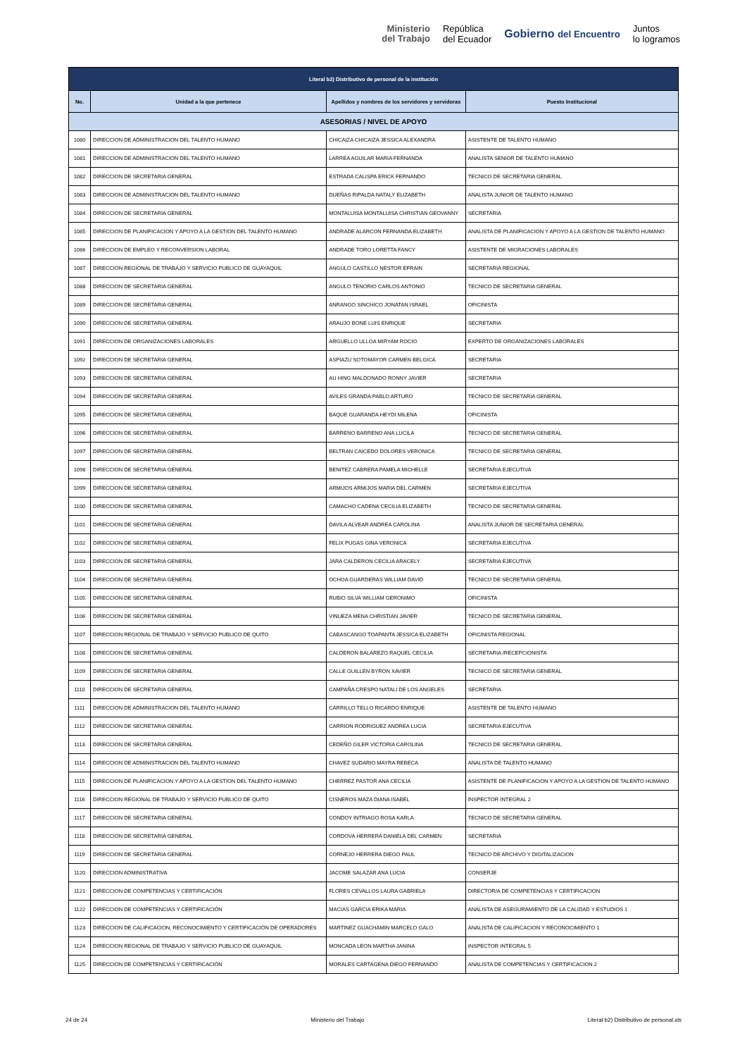Ministerio
del Trabajo
República
del Ecuador
Gobierno del Encuentro
Juntos
lo logramos
| Literal b2) Distributivo de personal de la institución | | | |
| --- | --- | --- | --- |
| No. | Unidad a la que pertenece | Apellidos y nombres de los servidores y servidoras | Puesto Institucional |
| ASESORIAS / NIVEL DE APOYO | | | |
| 1080 | DIRECCION DE ADMINISTRACION DEL TALENTO HUMANO | CHICAIZA CHICAIZA JESSICA ALEXANDRA | ASISTENTE DE TALENTO HUMANO |
| 1081 | DIRECCION DE ADMINISTRACION DEL TALENTO HUMANO | LARREA AGUILAR MARIA FERNANDA | ANALISTA SENIOR DE TALENTO HUMANO |
| 1082 | DIRECCION DE SECRETARIA GENERAL | ESTRADA CALISPA ERICK FERNANDO | TECNICO DE SECRETARIA GENERAL |
| 1083 | DIRECCION DE ADMINISTRACION DEL TALENTO HUMANO | DUEÑAS RIPALDA NATALY ELIZABETH | ANALISTA JUNIOR DE TALENTO HUMANO |
| 1084 | DIRECCION DE SECRETARIA GENERAL | MONTALUISA MONTALUISA CHRISTIAN GEOVANNY | SECRETARIA |
| 1085 | DIRECCION DE PLANIFICACION Y APOYO A LA GESTION DEL TALENTO HUMANO | ANDRADE ALARCON FERNANDA ELIZABETH | ANALISTA DE PLANIFICACION Y APOYO A LA GESTION DE TALENTO HUMANO |
| 1086 | DIRECCION DE EMPLEO Y RECONVERSION LABORAL | ANDRADE TORO LORETTA FANCY | ASISTENTE DE MIGRACIONES LABORALES |
| 1087 | DIRECCION REGIONAL DE TRABAJO Y SERVICIO PUBLICO DE GUAYAQUIL | ANGULO CASTILLO NESTOR EFRAIN | SECRETARIA REGIONAL |
| 1088 | DIRECCION DE SECRETARIA GENERAL | ANGULO TENORIO CARLOS ANTONIO | TECNICO DE SECRETARIA GENERAL |
| 1089 | DIRECCION DE SECRETARIA GENERAL | ANRANGO SINCHICO JONATAN ISRAEL | OFICINISTA |
| 1090 | DIRECCION DE SECRETARIA GENERAL | ARAUJO BONE LUIS ENRIQUE | SECRETARIA |
| 1091 | DIRECCION DE ORGANIZACIONES LABORALES | ARGUELLO ULLOA MIRYAM ROCIO | EXPERTO DE ORGANIZACIONES LABORALES |
| 1092 | DIRECCION DE SECRETARIA GENERAL | ASPIAZU SOTOMAYOR CARMEN BELGICA | SECRETARIA |
| 1093 | DIRECCION DE SECRETARIA GENERAL | AU HING MALDONADO RONNY JAVIER | SECRETARIA |
| 1094 | DIRECCION DE SECRETARIA GENERAL | AVILES GRANDA PABLO ARTURO | TECNICO DE SECRETARIA GENERAL |
| 1095 | DIRECCION DE SECRETARIA GENERAL | BAQUE GUARANDA HEYDI MILENA | OFICINISTA |
| 1096 | DIRECCION DE SECRETARIA GENERAL | BARRENO BARRENO ANA LUCILA | TECNICO DE SECRETARIA GENERAL |
| 1097 | DIRECCION DE SECRETARIA GENERAL | BELTRAN CAICEDO DOLORES VERONICA | TECNICO DE SECRETARIA GENERAL |
| 1098 | DIRECCION DE SECRETARIA GENERAL | BENITEZ CABRERA PAMELA MICHELLE | SECRETARIA EJECUTIVA |
| 1099 | DIRECCION DE SECRETARIA GENERAL | ARMIJOS ARMIJOS MARIA DEL CARMEN | SECRETARIA EJECUTIVA |
| 1100 | DIRECCION DE SECRETARIA GENERAL | CAMACHO CADENA CECILIA ELIZABETH | TECNICO DE SECRETARIA GENERAL |
| 1101 | DIRECCION DE SECRETARIA GENERAL | DAVILA ALVEAR ANDREA CAROLINA | ANALISTA JUNIOR DE SECRETARIA GENERAL |
| 1102 | DIRECCION DE SECRETARIA GENERAL | FELIX PUGAS GINA VERONICA | SECRETARIA EJECUTIVA |
| 1103 | DIRECCION DE SECRETARIA GENERAL | JARA CALDERON CECILIA ARACELY | SECRETARIA EJECUTIVA |
| 1104 | DIRECCION DE SECRETARIA GENERAL | OCHOA GUARDERAS WILLIAM DAVID | TECNICO DE SECRETARIA GENERAL |
| 1105 | DIRECCION DE SECRETARIA GENERAL | RUBIO SILVA WILLIAM GERONIMO | OFICINISTA |
| 1106 | DIRECCION DE SECRETARIA GENERAL | VINUEZA MENA CHRISTIAN JAVIER | TECNICO DE SECRETARIA GENERAL |
| 1107 | DIRECCION REGIONAL DE TRABAJO Y SERVICIO PUBLICO DE QUITO | CABASCANGO TOAPANTA JESSICA ELIZABETH | OFICINISTA REGIONAL |
| 1108 | DIRECCION DE SECRETARIA GENERAL | CALDERON BALAREZO RAQUEL CECILIA | SECRETARIA /RECEPCIONISTA |
| 1109 | DIRECCION DE SECRETARIA GENERAL | CALLE GUILLEN BYRON XAVIER | TECNICO DE SECRETARIA GENERAL |
| 1110 | DIRECCION DE SECRETARIA GENERAL | CAMPAÑA CRESPO NATALI DE LOS ANGELES | SECRETARIA |
| 1111 | DIRECCION DE ADMINISTRACION DEL TALENTO HUMANO | CARRILLO TELLO RICARDO ENRIQUE | ASISTENTE DE TALENTO HUMANO |
| 1112 | DIRECCION DE SECRETARIA GENERAL | CARRION RODRIGUEZ ANDREA LUCIA | SECRETARIA EJECUTIVA |
| 1113 | DIRECCION DE SECRETARIA GENERAL | CEDEÑO GILER VICTORIA CAROLINA | TECNICO DE SECRETARIA GENERAL |
| 1114 | DIRECCION DE ADMINISTRACION DEL TALENTO HUMANO | CHAVEZ SUDARIO MAYRA REBECA | ANALISTA DE TALENTO HUMANO |
| 1115 | DIRECCION DE PLANIFICACION Y APOYO A LA GESTION DEL TALENTO HUMANO | CHERREZ PASTOR ANA CECILIA | ASISTENTE DE PLANIFICACION Y APOYO A LA GESTION DE TALENTO HUMANO |
| 1116 | DIRECCION REGIONAL DE TRABAJO Y SERVICIO PUBLICO DE QUITO | CISNEROS MAZA DIANA ISABEL | INSPECTOR INTEGRAL 2 |
| 1117 | DIRECCION DE SECRETARIA GENERAL | CONDOY INTRIAGO ROSA KARLA | TECNICO DE SECRETARIA GENERAL |
| 1118 | DIRECCION DE SECRETARIA GENERAL | CORDOVA HERRERA DANIELA DEL CARMEN | SECRETARIA |
| 1119 | DIRECCION DE SECRETARIA GENERAL | CORNEJO HERRERA DIEGO PAUL | TECNICO DE ARCHIVO Y DIGITALIZACION |
| 1120 | DIRECCION ADMINISTRATIVA | JACOME SALAZAR ANA LUCIA | CONSERJE |
| 1121 | DIRECCION DE COMPETENCIAS Y CERTIFICACIÓN | FLORES CEVALLOS LAURA GABRIELA | DIRECTOR/A DE COMPETENCIAS Y CERTIFICACION |
| 1122 | DIRECCION DE COMPETENCIAS Y CERTIFICACIÓN | MACIAS GARCIA ERIKA MARIA | ANALISTA DE ASEGURAMIENTO DE LA CALIDAD Y ESTUDIOS 1 |
| 1123 | DIRECCION DE CALIFICACION, RECONOCIMIENTO Y CERTIFICACIÓN DE OPERADORES | MARTINEZ GUACHAMIN MARCELO GALO | ANALISTA DE CALIFICACION Y RECONOCIMIENTO 1 |
| 1124 | DIRECCION REGIONAL DE TRABAJO Y SERVICIO PUBLICO DE GUAYAQUIL | MONCADA LEON MARTHA JANINA | INSPECTOR INTEGRAL 5 |
| 1125 | DIRECCION DE COMPETENCIAS Y CERTIFICACIÓN | MORALES CARTAGENA DIEGO FERNANDO | ANALISTA DE COMPETENCIAS Y CERTIFICACION 2 |
24 de 24 Ministerio del Trabajo Literal b2) Distributivo de personal.xls